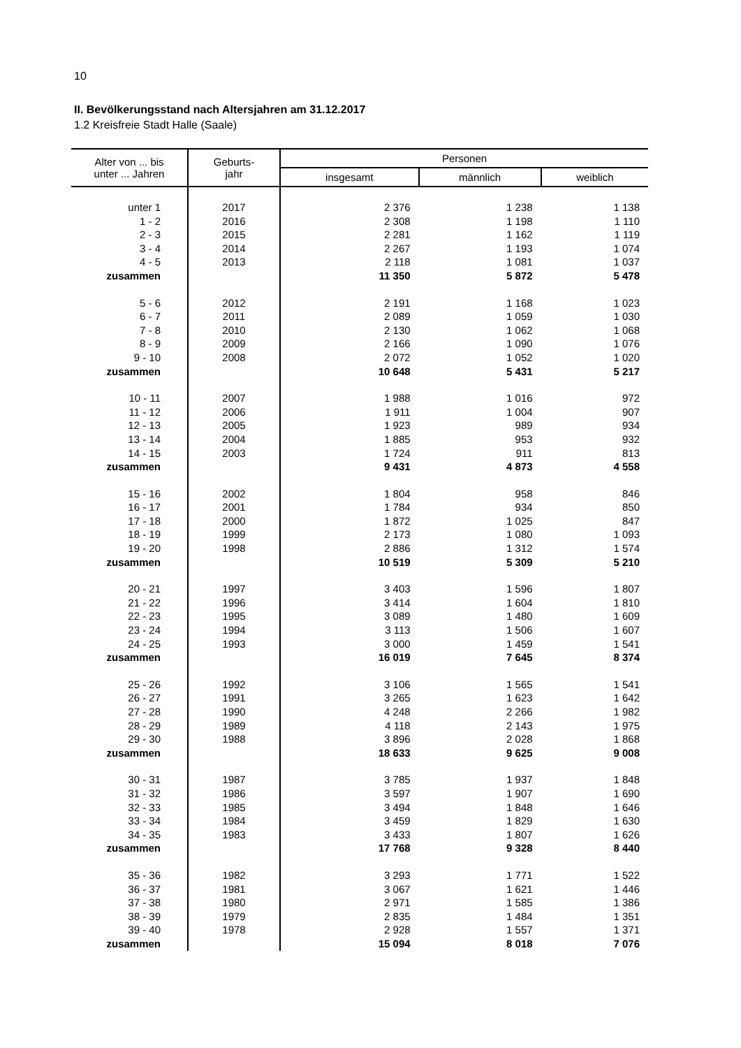10
II. Bevölkerungsstand nach Altersjahren am 31.12.2017
1.2 Kreisfreie Stadt Halle (Saale)
| Alter von ... bis unter ... Jahren | Geburts- jahr | Personen | | |
| --- | --- | --- | --- | --- |
| | | insgesamt | männlich | weiblich |
| unter 1 | 2017 | 2 376 | 1 238 | 1 138 |
| 1 - 2 | 2016 | 2 308 | 1 198 | 1 110 |
| 2 - 3 | 2015 | 2 281 | 1 162 | 1 119 |
| 3 - 4 | 2014 | 2 267 | 1 193 | 1 074 |
| 4 - 5 | 2013 | 2 118 | 1 081 | 1 037 |
| zusammen | | 11 350 | 5 872 | 5 478 |
| 5 - 6 | 2012 | 2 191 | 1 168 | 1 023 |
| 6 - 7 | 2011 | 2 089 | 1 059 | 1 030 |
| 7 - 8 | 2010 | 2 130 | 1 062 | 1 068 |
| 8 - 9 | 2009 | 2 166 | 1 090 | 1 076 |
| 9 - 10 | 2008 | 2 072 | 1 052 | 1 020 |
| zusammen | | 10 648 | 5 431 | 5 217 |
| 10 - 11 | 2007 | 1 988 | 1 016 | 972 |
| 11 - 12 | 2006 | 1 911 | 1 004 | 907 |
| 12 - 13 | 2005 | 1 923 | 989 | 934 |
| 13 - 14 | 2004 | 1 885 | 953 | 932 |
| 14 - 15 | 2003 | 1 724 | 911 | 813 |
| zusammen | | 9 431 | 4 873 | 4 558 |
| 15 - 16 | 2002 | 1 804 | 958 | 846 |
| 16 - 17 | 2001 | 1 784 | 934 | 850 |
| 17 - 18 | 2000 | 1 872 | 1 025 | 847 |
| 18 - 19 | 1999 | 2 173 | 1 080 | 1 093 |
| 19 - 20 | 1998 | 2 886 | 1 312 | 1 574 |
| zusammen | | 10 519 | 5 309 | 5 210 |
| 20 - 21 | 1997 | 3 403 | 1 596 | 1 807 |
| 21 - 22 | 1996 | 3 414 | 1 604 | 1 810 |
| 22 - 23 | 1995 | 3 089 | 1 480 | 1 609 |
| 23 - 24 | 1994 | 3 113 | 1 506 | 1 607 |
| 24 - 25 | 1993 | 3 000 | 1 459 | 1 541 |
| zusammen | | 16 019 | 7 645 | 8 374 |
| 25 - 26 | 1992 | 3 106 | 1 565 | 1 541 |
| 26 - 27 | 1991 | 3 265 | 1 623 | 1 642 |
| 27 - 28 | 1990 | 4 248 | 2 266 | 1 982 |
| 28 - 29 | 1989 | 4 118 | 2 143 | 1 975 |
| 29 - 30 | 1988 | 3 896 | 2 028 | 1 868 |
| zusammen | | 18 633 | 9 625 | 9 008 |
| 30 - 31 | 1987 | 3 785 | 1 937 | 1 848 |
| 31 - 32 | 1986 | 3 597 | 1 907 | 1 690 |
| 32 - 33 | 1985 | 3 494 | 1 848 | 1 646 |
| 33 - 34 | 1984 | 3 459 | 1 829 | 1 630 |
| 34 - 35 | 1983 | 3 433 | 1 807 | 1 626 |
| zusammen | | 17 768 | 9 328 | 8 440 |
| 35 - 36 | 1982 | 3 293 | 1 771 | 1 522 |
| 36 - 37 | 1981 | 3 067 | 1 621 | 1 446 |
| 37 - 38 | 1980 | 2 971 | 1 585 | 1 386 |
| 38 - 39 | 1979 | 2 835 | 1 484 | 1 351 |
| 39 - 40 | 1978 | 2 928 | 1 557 | 1 371 |
| zusammen | | 15 094 | 8 018 | 7 076 |